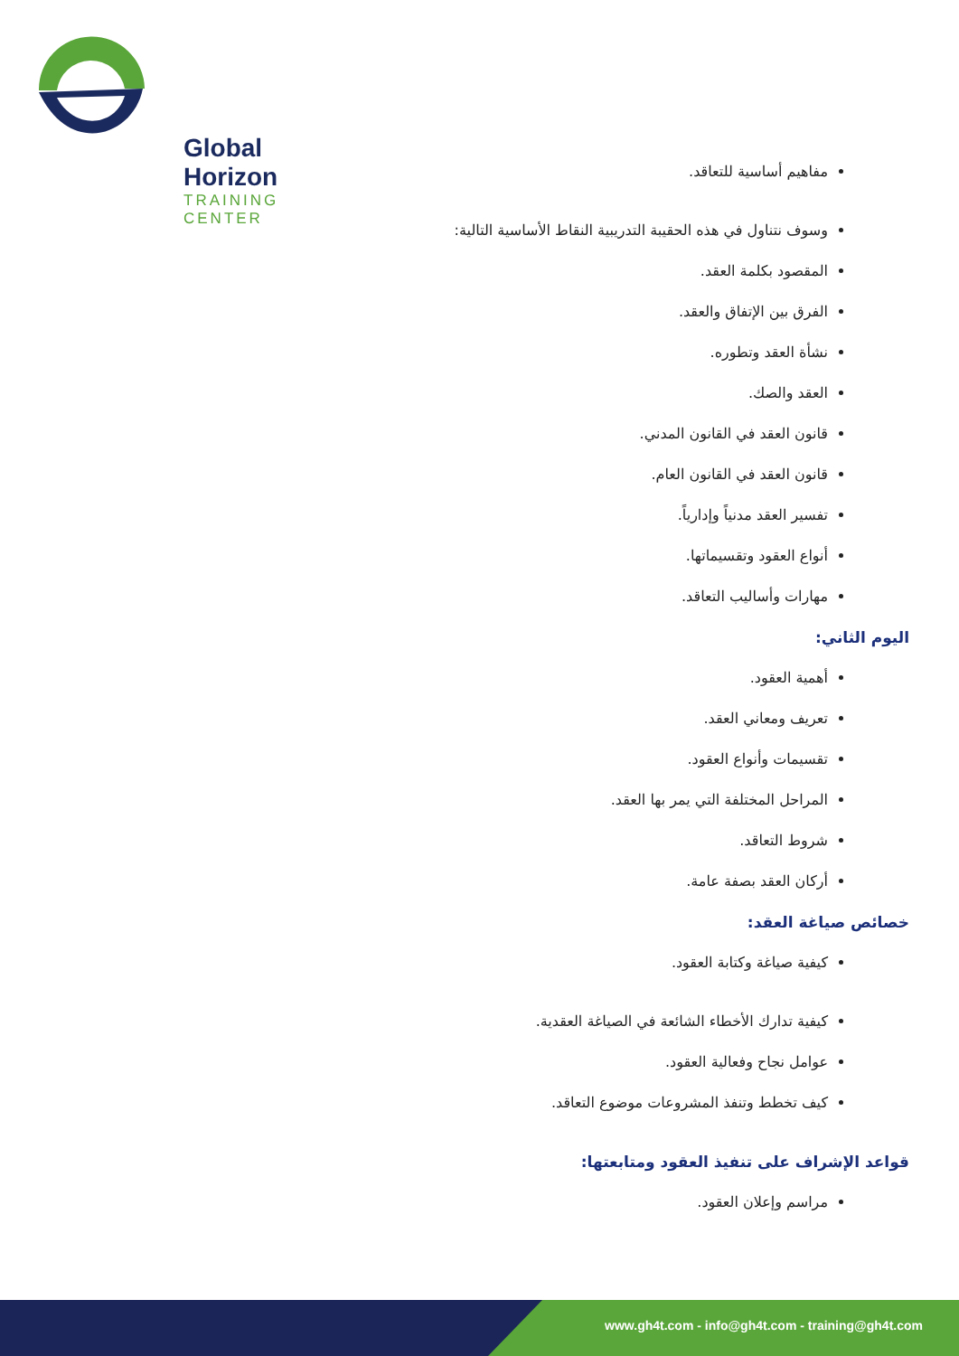Global Horizon
TRAINING CENTER
مفاهيم أساسية للتعاقد.
وسوف نتناول في هذه الحقيبة التدريبية النقاط الأساسية التالية:
المقصود بكلمة العقد.
الفرق بين الإتفاق والعقد.
نشأة العقد وتطوره.
العقد والصك.
قانون العقد في القانون المدني.
قانون العقد في القانون العام.
تفسير العقد مدنياً وإدارياً.
أنواع العقود وتقسيماتها.
مهارات وأساليب التعاقد.
اليوم الثاني:
أهمية العقود.
تعريف ومعاني العقد.
تقسيمات وأنواع العقود.
المراحل المختلفة التي يمر بها العقد.
شروط التعاقد.
أركان العقد بصفة عامة.
خصائص صياغة العقد:
كيفية صياغة وكتابة العقود.
كيفية تدارك الأخطاء الشائعة في الصياغة العقدية.
عوامل نجاح وفعالية العقود.
كيف تخطط وتنفذ المشروعات موضوع التعاقد.
قواعد الإشراف على تنفيذ العقود ومتابعتها:
مراسم وإعلان العقود.
www.gh4t.com - info@gh4t.com - training@gh4t.com